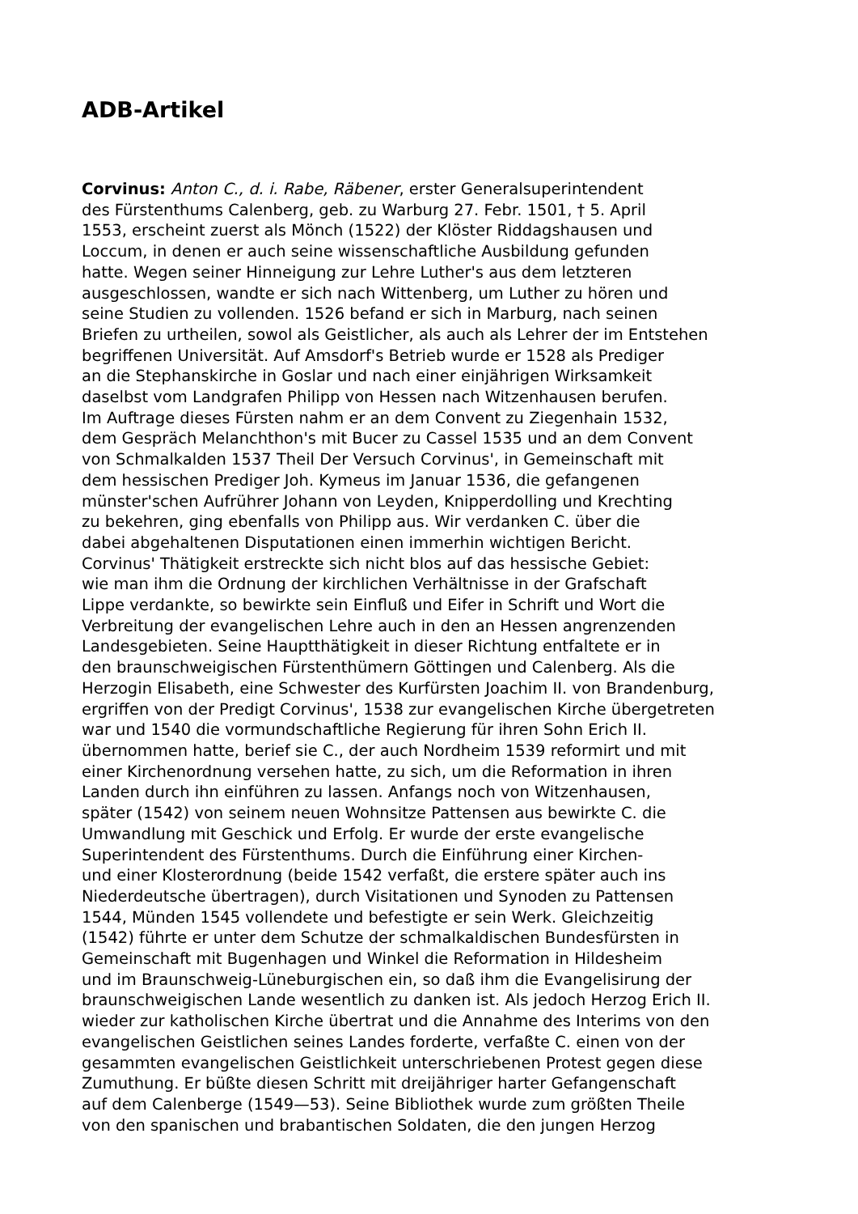ADB-Artikel
Corvinus: Anton C., d. i. Rabe, Räbener, erster Generalsuperintendent
des Fürstenthums Calenberg, geb. zu Warburg 27. Febr. 1501, † 5. April
1553, erscheint zuerst als Mönch (1522) der Klöster Riddagshausen und
Loccum, in denen er auch seine wissenschaftliche Ausbildung gefunden
hatte. Wegen seiner Hinneigung zur Lehre Luther's aus dem letzteren
ausgeschlossen, wandte er sich nach Wittenberg, um Luther zu hören und
seine Studien zu vollenden. 1526 befand er sich in Marburg, nach seinen
Briefen zu urtheilen, sowol als Geistlicher, als auch als Lehrer der im Entstehen
begriffenen Universität. Auf Amsdorf's Betrieb wurde er 1528 als Prediger
an die Stephanskirche in Goslar und nach einer einjährigen Wirksamkeit
daselbst vom Landgrafen Philipp von Hessen nach Witzenhausen berufen.
Im Auftrage dieses Fürsten nahm er an dem Convent zu Ziegenhain 1532,
dem Gespräch Melanchthon's mit Bucer zu Cassel 1535 und an dem Convent
von Schmalkalden 1537 Theil Der Versuch Corvinus', in Gemeinschaft mit
dem hessischen Prediger Joh. Kymeus im Januar 1536, die gefangenen
münster'schen Aufrührer Johann von Leyden, Knipperdolling und Krechting
zu bekehren, ging ebenfalls von Philipp aus. Wir verdanken C. über die
dabei abgehaltenen Disputationen einen immerhin wichtigen Bericht.
Corvinus' Thätigkeit erstreckte sich nicht blos auf das hessische Gebiet:
wie man ihm die Ordnung der kirchlichen Verhältnisse in der Grafschaft
Lippe verdankte, so bewirkte sein Einfluß und Eifer in Schrift und Wort die
Verbreitung der evangelischen Lehre auch in den an Hessen angrenzenden
Landesgebieten. Seine Hauptthätigkeit in dieser Richtung entfaltete er in
den braunschweigischen Fürstenthümern Göttingen und Calenberg. Als die
Herzogin Elisabeth, eine Schwester des Kurfürsten Joachim II. von Brandenburg,
ergriffen von der Predigt Corvinus', 1538 zur evangelischen Kirche übergetreten
war und 1540 die vormundschaftliche Regierung für ihren Sohn Erich II.
übernommen hatte, berief sie C., der auch Nordheim 1539 reformirt und mit
einer Kirchenordnung versehen hatte, zu sich, um die Reformation in ihren
Landen durch ihn einführen zu lassen. Anfangs noch von Witzenhausen,
später (1542) von seinem neuen Wohnsitze Pattensen aus bewirkte C. die
Umwandlung mit Geschick und Erfolg. Er wurde der erste evangelische
Superintendent des Fürstenthums. Durch die Einführung einer Kirchen-
und einer Klosterordnung (beide 1542 verfaßt, die erstere später auch ins
Niederdeutsche übertragen), durch Visitationen und Synoden zu Pattensen
1544, Münden 1545 vollendete und befestigte er sein Werk. Gleichzeitig
(1542) führte er unter dem Schutze der schmalkaldischen Bundesfürsten in
Gemeinschaft mit Bugenhagen und Winkel die Reformation in Hildesheim
und im Braunschweig-Lüneburgischen ein, so daß ihm die Evangelisirung der
braunschweigischen Lande wesentlich zu danken ist. Als jedoch Herzog Erich II.
wieder zur katholischen Kirche übertrat und die Annahme des Interims von den
evangelischen Geistlichen seines Landes forderte, verfaßte C. einen von der
gesammten evangelischen Geistlichkeit unterschriebenen Protest gegen diese
Zumuthung. Er büßte diesen Schritt mit dreijähriger harter Gefangenschaft
auf dem Calenberge (1549—53). Seine Bibliothek wurde zum größten Theile
von den spanischen und brabantischen Soldaten, die den jungen Herzog